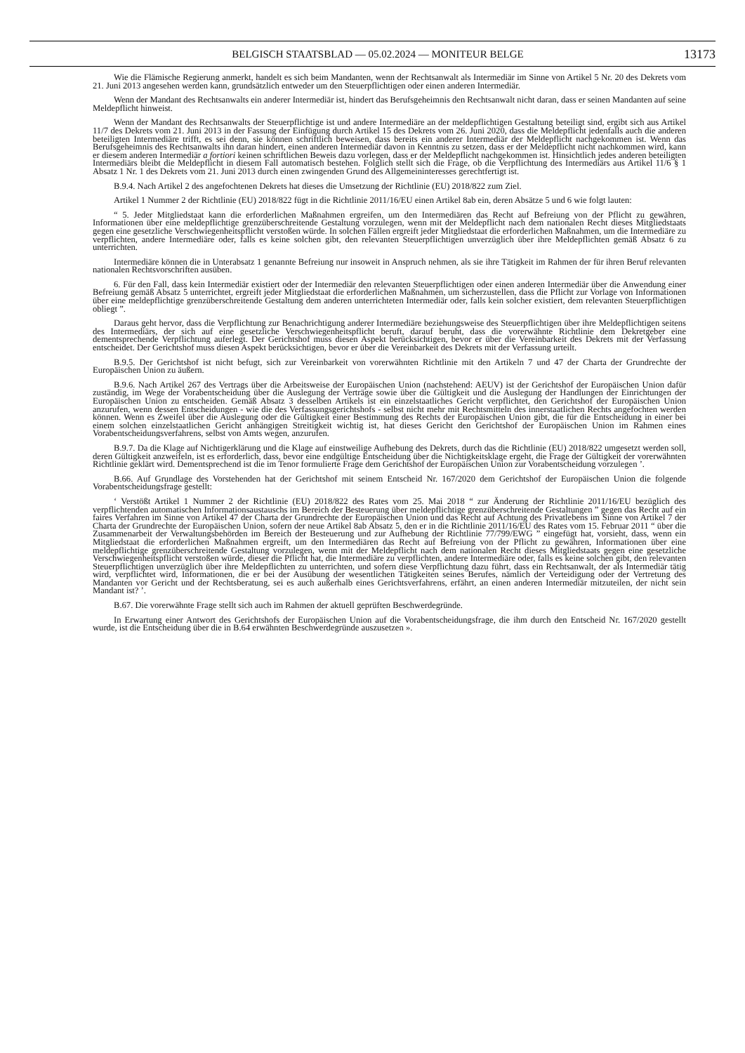BELGISCH STAATSBLAD — 05.02.2024 — MONITEUR BELGE 13173
Wie die Flämische Regierung anmerkt, handelt es sich beim Mandanten, wenn der Rechtsanwalt als Intermediär im Sinne von Artikel 5 Nr. 20 des Dekrets vom 21. Juni 2013 angesehen werden kann, grundsätzlich entweder um den Steuerpflichtigen oder einen anderen Intermediär.
Wenn der Mandant des Rechtsanwalts ein anderer Intermediär ist, hindert das Berufsgeheimnis den Rechtsanwalt nicht daran, dass er seinen Mandanten auf seine Meldepflicht hinweist.
Wenn der Mandant des Rechtsanwalts der Steuerpflichtige ist und andere Intermediäre an der meldepflichtigen Gestaltung beteiligt sind, ergibt sich aus Artikel 11/7 des Dekrets vom 21. Juni 2013 in der Fassung der Einfügung durch Artikel 15 des Dekrets vom 26. Juni 2020, dass die Meldepflicht jedenfalls auch die anderen beteiligten Intermediäre trifft, es sei denn, sie können schriftlich beweisen, dass bereits ein anderer Intermediär der Meldepflicht nachgekommen ist. Wenn das Berufsgeheimnis des Rechtsanwalts ihn daran hindert, einen anderen Intermediär davon in Kenntnis zu setzen, dass er der Meldepflicht nicht nachkommen wird, kann er diesem anderen Intermediär a fortiori keinen schriftlichen Beweis dazu vorlegen, dass er der Meldepflicht nachgekommen ist. Hinsichtlich jedes anderen beteiligten Intermediärs bleibt die Meldepflicht in diesem Fall automatisch bestehen. Folglich stellt sich die Frage, ob die Verpflichtung des Intermediärs aus Artikel 11/6 § 1 Absatz 1 Nr. 1 des Dekrets vom 21. Juni 2013 durch einen zwingenden Grund des Allgemeininteresses gerechtfertigt ist.
B.9.4. Nach Artikel 2 des angefochtenen Dekrets hat dieses die Umsetzung der Richtlinie (EU) 2018/822 zum Ziel.
Artikel 1 Nummer 2 der Richtlinie (EU) 2018/822 fügt in die Richtlinie 2011/16/EU einen Artikel 8ab ein, deren Absätze 5 und 6 wie folgt lauten:
“ 5. Jeder Mitgliedstaat kann die erforderlichen Maßnahmen ergreifen, um den Intermediären das Recht auf Befreiung von der Pflicht zu gewähren, Informationen über eine meldepflichtige grenzüberschreitende Gestaltung vorzulegen, wenn mit der Meldepflicht nach dem nationalen Recht dieses Mitgliedstaats gegen eine gesetzliche Verschwiegenheitspflicht verstoßen würde. In solchen Fällen ergreift jeder Mitgliedstaat die erforderlichen Maßnahmen, um die Intermediäre zu verpflichten, andere Intermediäre oder, falls es keine solchen gibt, den relevanten Steuerpflichtigen unverzüglich über ihre Meldepflichten gemäß Absatz 6 zu unterrichten.
Intermediäre können die in Unterabsatz 1 genannte Befreiung nur insoweit in Anspruch nehmen, als sie ihre Tätigkeit im Rahmen der für ihren Beruf relevanten nationalen Rechtsvorschriften ausüben.
6. Für den Fall, dass kein Intermediär existiert oder der Intermediär den relevanten Steuerpflichtigen oder einen anderen Intermediär über die Anwendung einer Befreiung gemäß Absatz 5 unterrichtet, ergreift jeder Mitgliedstaat die erforderlichen Maßnahmen, um sicherzustellen, dass die Pflicht zur Vorlage von Informationen über eine meldepflichtige grenzüberschreitende Gestaltung dem anderen unterrichteten Intermediär oder, falls kein solcher existiert, dem relevanten Steuerpflichtigen obliegt ”.
Daraus geht hervor, dass die Verpflichtung zur Benachrichtigung anderer Intermediäre beziehungsweise des Steuerpflichtigen über ihre Meldepflichtigen seitens des Intermediärs, der sich auf eine gesetzliche Verschwiegenheitspflicht beruft, darauf beruht, dass die vorerwähnte Richtlinie dem Dekretgeber eine dementsprechende Verpflichtung auferlegt. Der Gerichtshof muss diesen Aspekt berücksichtigen, bevor er über die Vereinbarkeit des Dekrets mit der Verfassung entscheidet. Der Gerichtshof muss diesen Aspekt berücksichtigen, bevor er über die Vereinbarkeit des Dekrets mit der Verfassung urteilt.
B.9.5. Der Gerichtshof ist nicht befugt, sich zur Vereinbarkeit von vorerwähnten Richtlinie mit den Artikeln 7 und 47 der Charta der Grundrechte der Europäischen Union zu äußern.
B.9.6. Nach Artikel 267 des Vertrags über die Arbeitsweise der Europäischen Union (nachstehend: AEUV) ist der Gerichtshof der Europäischen Union dafür zuständig, im Wege der Vorabentscheidung über die Auslegung der Verträge sowie über die Gültigkeit und die Auslegung der Handlungen der Einrichtungen der Europäischen Union zu entscheiden. Gemäß Absatz 3 desselben Artikels ist ein einzelstaatliches Gericht verpflichtet, den Gerichtshof der Europäischen Union anzurufen, wenn dessen Entscheidungen - wie die des Verfassungsgerichtshofs - selbst nicht mehr mit Rechtsmitteln des innerstaatlichen Rechts angefochten werden können. Wenn es Zweifel über die Auslegung oder die Gültigkeit einer Bestimmung des Rechts der Europäischen Union gibt, die für die Entscheidung in einer bei einem solchen einzelstaatlichen Gericht anhängigen Streitigkeit wichtig ist, hat dieses Gericht den Gerichtshof der Europäischen Union im Rahmen eines Vorabentscheidungsverfahrens, selbst von Amts wegen, anzurufen.
B.9.7. Da die Klage auf Nichtigerklärung und die Klage auf einstweilige Aufhebung des Dekrets, durch das die Richtlinie (EU) 2018/822 umgesetzt werden soll, deren Gültigkeit anzweifeln, ist es erforderlich, dass, bevor eine endgültige Entscheidung über die Nichtigkeitsklage ergeht, die Frage der Gültigkeit der vorerwähnten Richtlinie geklärt wird. Dementsprechend ist die im Tenor formulierte Frage dem Gerichtshof der Europäischen Union zur Vorabentscheidung vorzulegen ’.
B.66. Auf Grundlage des Vorstehenden hat der Gerichtshof mit seinem Entscheid Nr. 167/2020 dem Gerichtshof der Europäischen Union die folgende Vorabentscheidungsfrage gestellt:
‘ Verstößt Artikel 1 Nummer 2 der Richtlinie (EU) 2018/822 des Rates vom 25. Mai 2018 “ zur Änderung der Richtlinie 2011/16/EU bezüglich des verpflichtenden automatischen Informationsaustauschs im Bereich der Besteuerung über meldepflichtige grenzüberschreitende Gestaltungen ” gegen das Recht auf ein faires Verfahren im Sinne von Artikel 47 der Charta der Grundrechte der Europäischen Union und das Recht auf Achtung des Privatlebens im Sinne von Artikel 7 der Charta der Grundrechte der Europäischen Union, sofern der neue Artikel 8ab Absatz 5, den er in die Richtlinie 2011/16/EU des Rates vom 15. Februar 2011 “ über die Zusammenarbeit der Verwaltungsbehörden im Bereich der Besteuerung und zur Aufhebung der Richtlinie 77/799/EWG ” eingefügt hat, vorsieht, dass, wenn ein Mitgliedstaat die erforderlichen Maßnahmen ergreift, um den Intermediären das Recht auf Befreiung von der Pflicht zu gewähren, Informationen über eine meldepflichtige grenzüberschreitende Gestaltung vorzulegen, wenn mit der Meldepflicht nach dem nationalen Recht dieses Mitgliedstaats gegen eine gesetzliche Verschwiegenheitspflicht verstoßen würde, dieser die Pflicht hat, die Intermediäre zu verpflichten, andere Intermediäre oder, falls es keine solchen gibt, den relevanten Steuerpflichtigen unverzüglich über ihre Meldepflichten zu unterrichten, und sofern diese Verpflichtung dazu führt, dass ein Rechtsanwalt, der als Intermediär tätig wird, verpflichtet wird, Informationen, die er bei der Ausübung der wesentlichen Tätigkeiten seines Berufes, nämlich der Verteidigung oder der Vertretung des Mandanten vor Gericht und der Rechtsberatung, sei es auch außerhalb eines Gerichtsverfahrens, erfährt, an einen anderen Intermediär mitzuteilen, der nicht sein Mandant ist? ’.
B.67. Die vorerwähnte Frage stellt sich auch im Rahmen der aktuell geprüften Beschwerdegründe.
In Erwartung einer Antwort des Gerichtshofs der Europäischen Union auf die Vorabentscheidungsfrage, die ihm durch den Entscheid Nr. 167/2020 gestellt wurde, ist die Entscheidung über die in B.64 erwähnten Beschwerdegründe auszusetzen ».